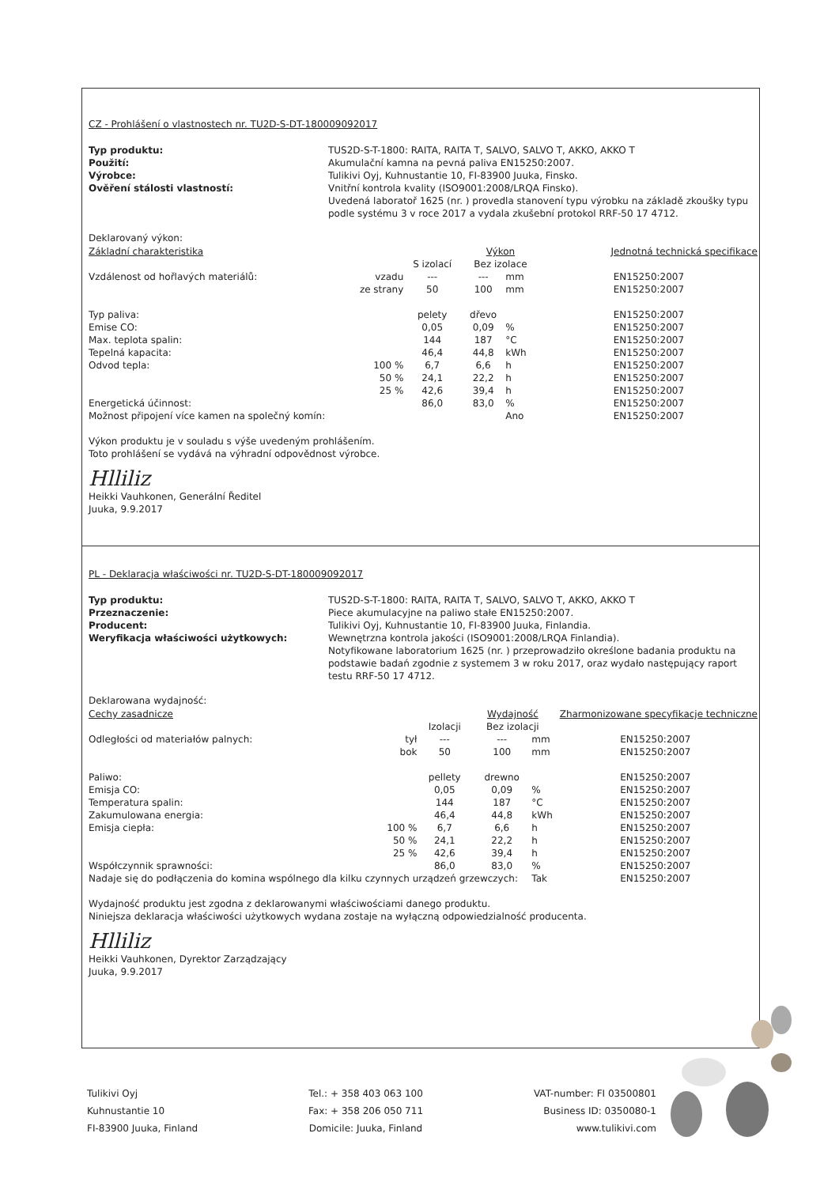CZ - Prohlášení o vlastnostech nr. TU2D-S-DT-180009092017
Typ produktu: TUS2D-S-T-1800: RAITA, RAITA T, SALVO, SALVO T, AKKO, AKKO T Použití: Akumulační kamna na pevná paliva EN15250:2007. Výrobce: Tulikivi Oyj, Kuhnustantie 10, FI-83900 Juuka, Finsko. Ověření stálosti vlastností: Vnitřní kontrola kvality (ISO9001:2008/LRQA Finsko).
Uvedená laboratoř 1625 (nr. ) provedla stanovení typu výrobku na základě zkoušky typu podle systému 3 v roce 2017 a vydala zkušební protokol RRF-50 17 4712.
Deklarovaný výkon:
| Základní charakteristika | | | Výkon | | Jednotná technická specifikace |
| --- | --- | --- | --- | --- | --- |
| | | S izolací | Bez izolace | | |
| Vzdálenost od hořlavých materiálů: | vzadu | --- | --- | mm | EN15250:2007 |
| | ze strany | 50 | 100 | mm | EN15250:2007 |
| Typ paliva: | | pelety | dřevo | | EN15250:2007 |
| Emise CO: | | 0,05 | 0,09 | % | EN15250:2007 |
| Max. teplota spalin: | | 144 | 187 | °C | EN15250:2007 |
| Tepelná kapacita: | | 46,4 | 44,8 | kWh | EN15250:2007 |
| Odvod tepla: | 100 % | 6,7 | 6,6 | h | EN15250:2007 |
| | 50 % | 24,1 | 22,2 | h | EN15250:2007 |
| | 25 % | 42,6 | 39,4 | h | EN15250:2007 |
| Energetická účinnost: | | 86,0 | 83,0 | % | EN15250:2007 |
| Možnost připojení více kamen na společný komín: | | | | Ano | EN15250:2007 |
Výkon produktu je v souladu s výše uvedeným prohlášením.
Toto prohlášení se vydává na výhradní odpovědnost výrobce.
Hlliliz
Heikki Vauhkonen, Generální Ředitel
Juuka, 9.9.2017
PL - Deklaracja właściwości nr. TU2D-S-DT-180009092017
Typ produktu: TUS2D-S-T-1800: RAITA, RAITA T, SALVO, SALVO T, AKKO, AKKO T Przeznaczenie: Piece akumulacyjne na paliwo stałe EN15250:2007. Producent: Tulikivi Oyj, Kuhnustantie 10, FI-83900 Juuka, Finlandia. Weryfikacja właściwości użytkowych: Wewnętrzna kontrola jakości (ISO9001:2008/LRQA Finlandia).
Notyfikowane laboratorium 1625 (nr. ) przeprowadziło określone badania produktu na podstawie badań zgodnie z systemem 3 w roku 2017, oraz wydało następujący raport testu RRF-50 17 4712.
Deklarowana wydajność:
| Cechy zasadnicze | | | Wydajność | | Zharmonizowane specyfikacje techniczne |
| --- | --- | --- | --- | --- | --- |
| | | Izolacji | Bez izolacji | | |
| Odległości od materiałów palnych: | tył | --- | --- | mm | EN15250:2007 |
| | bok | 50 | 100 | mm | EN15250:2007 |
| Paliwo: | | pellety | drewno | | EN15250:2007 |
| Emisja CO: | | 0,05 | 0,09 | % | EN15250:2007 |
| Temperatura spalin: | | 144 | 187 | °C | EN15250:2007 |
| Zakumulowana energia: | | 46,4 | 44,8 | kWh | EN15250:2007 |
| Emisja ciepła: | 100 % | 6,7 | 6,6 | h | EN15250:2007 |
| | 50 % | 24,1 | 22,2 | h | EN15250:2007 |
| | 25 % | 42,6 | 39,4 | h | EN15250:2007 |
| Współczynnik sprawności: | | 86,0 | 83,0 | % | EN15250:2007 |
| Nadaje się do podłączenia do komina wspólnego dla kilku czynnych urządzeń grzewczych: | | | | Tak | EN15250:2007 |
Wydajność produktu jest zgodna z deklarowanymi właściwościami danego produktu.
Niniejsza deklaracja właściwości użytkowych wydana zostaje na wyłączną odpowiedzialność producenta.
Hlliliz
Heikki Vauhkonen, Dyrektor Zarządzający
Juuka, 9.9.2017
Tulikivi Oyj
Kuhnustantie 10
FI-83900 Juuka, Finland
Tel.: + 358 403 063 100
Fax: + 358 206 050 711
Domicile: Juuka, Finland
VAT-number: FI 03500801
Business ID: 0350080-1
www.tulikivi.com